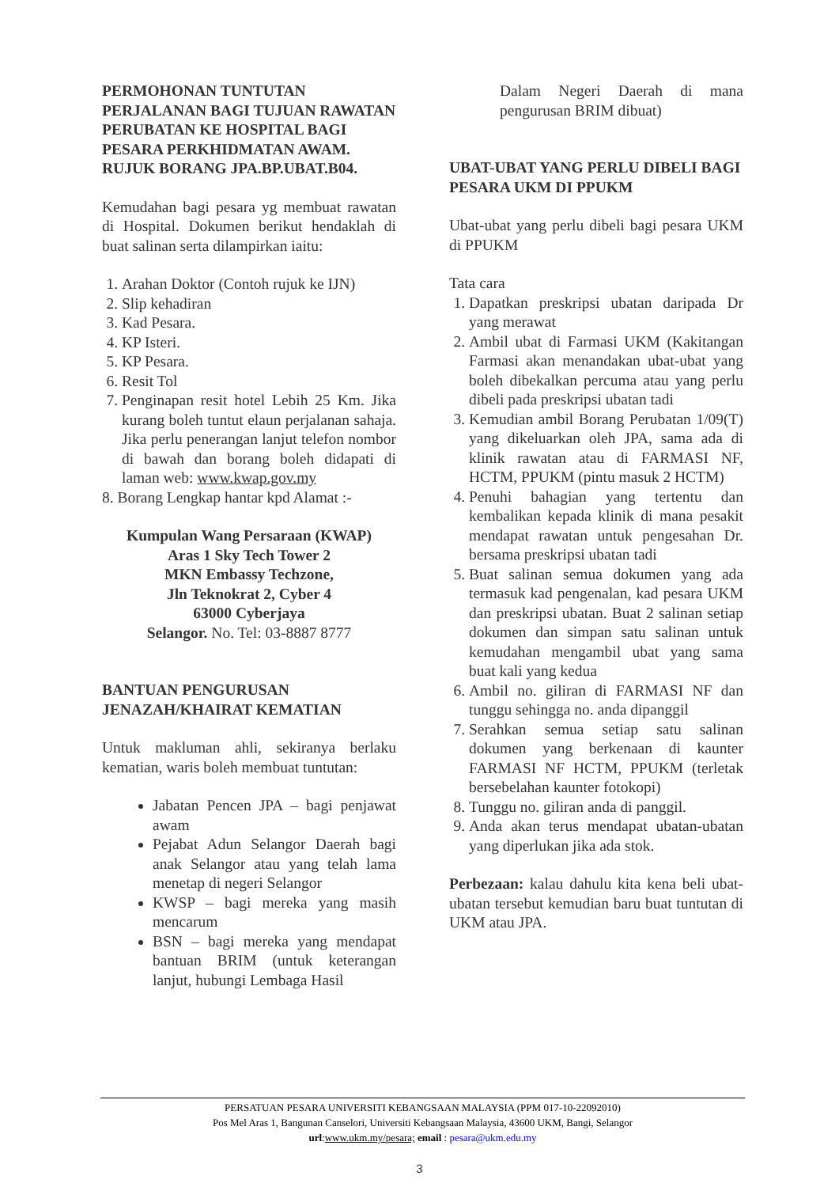PERMOHONAN TUNTUTAN PERJALANAN BAGI TUJUAN RAWATAN PERUBATAN KE HOSPITAL BAGI PESARA PERKHIDMATAN AWAM. RUJUK BORANG JPA.BP.UBAT.B04.
Kemudahan bagi pesara yg membuat rawatan di Hospital. Dokumen berikut hendaklah di buat salinan serta dilampirkan iaitu:
1. Arahan Doktor (Contoh rujuk ke IJN)
2. Slip kehadiran
3. Kad Pesara.
4. KP Isteri.
5. KP Pesara.
6. Resit Tol
7. Penginapan resit hotel Lebih 25 Km. Jika kurang boleh tuntut elaun perjalanan sahaja. Jika perlu penerangan lanjut telefon nombor di bawah dan borang boleh didapati di laman web: www.kwap.gov.my
8. Borang Lengkap hantar kpd Alamat :-
Kumpulan Wang Persaraan (KWAP)
Aras 1 Sky Tech Tower 2
MKN Embassy Techzone,
Jln Teknokrat 2, Cyber 4
63000 Cyberjaya
Selangor. No. Tel: 03-8887 8777
BANTUAN PENGURUSAN JENAZAH/KHAIRAT KEMATIAN
Untuk makluman ahli, sekiranya berlaku kematian, waris boleh membuat tuntutan:
Jabatan Pencen JPA – bagi penjawat awam
Pejabat Adun Selangor Daerah bagi anak Selangor atau yang telah lama menetap di negeri Selangor
KWSP – bagi mereka yang masih mencarum
BSN – bagi mereka yang mendapat bantuan BRIM (untuk keterangan lanjut, hubungi Lembaga Hasil
Dalam Negeri Daerah di mana pengurusan BRIM dibuat)
UBAT-UBAT YANG PERLU DIBELI BAGI PESARA UKM DI PPUKM
Ubat-ubat yang perlu dibeli bagi pesara UKM di PPUKM
Tata cara
1. Dapatkan preskripsi ubatan daripada Dr yang merawat
2. Ambil ubat di Farmasi UKM (Kakitangan Farmasi akan menandakan ubat-ubat yang boleh dibekalkan percuma atau yang perlu dibeli pada preskripsi ubatan tadi
3. Kemudian ambil Borang Perubatan 1/09(T) yang dikeluarkan oleh JPA, sama ada di klinik rawatan atau di FARMASI NF, HCTM, PPUKM (pintu masuk 2 HCTM)
4. Penuhi bahagian yang tertentu dan kembalikan kepada klinik di mana pesakit mendapat rawatan untuk pengesahan Dr. bersama preskripsi ubatan tadi
5. Buat salinan semua dokumen yang ada termasuk kad pengenalan, kad pesara UKM dan preskripsi ubatan. Buat 2 salinan setiap dokumen dan simpan satu salinan untuk kemudahan mengambil ubat yang sama buat kali yang kedua
6. Ambil no. giliran di FARMASI NF dan tunggu sehingga no. anda dipanggil
7. Serahkan semua setiap satu salinan dokumen yang berkenaan di kaunter FARMASI NF HCTM, PPUKM (terletak bersebelahan kaunter fotokopi)
8. Tunggu no. giliran anda di panggil.
9. Anda akan terus mendapat ubatan-ubatan yang diperlukan jika ada stok.
Perbezaan: kalau dahulu kita kena beli ubat-ubatan tersebut kemudian baru buat tuntutan di UKM atau JPA.
PERSATUAN PESARA UNIVERSITI KEBANGSAAN MALAYSIA (PPM 017-10-22092010)
Pos Mel Aras 1, Bangunan Canselori, Universiti Kebangsaan Malaysia, 43600 UKM, Bangi, Selangor
url:www.ukm.my/pesara; email : pesara@ukm.edu.my
3